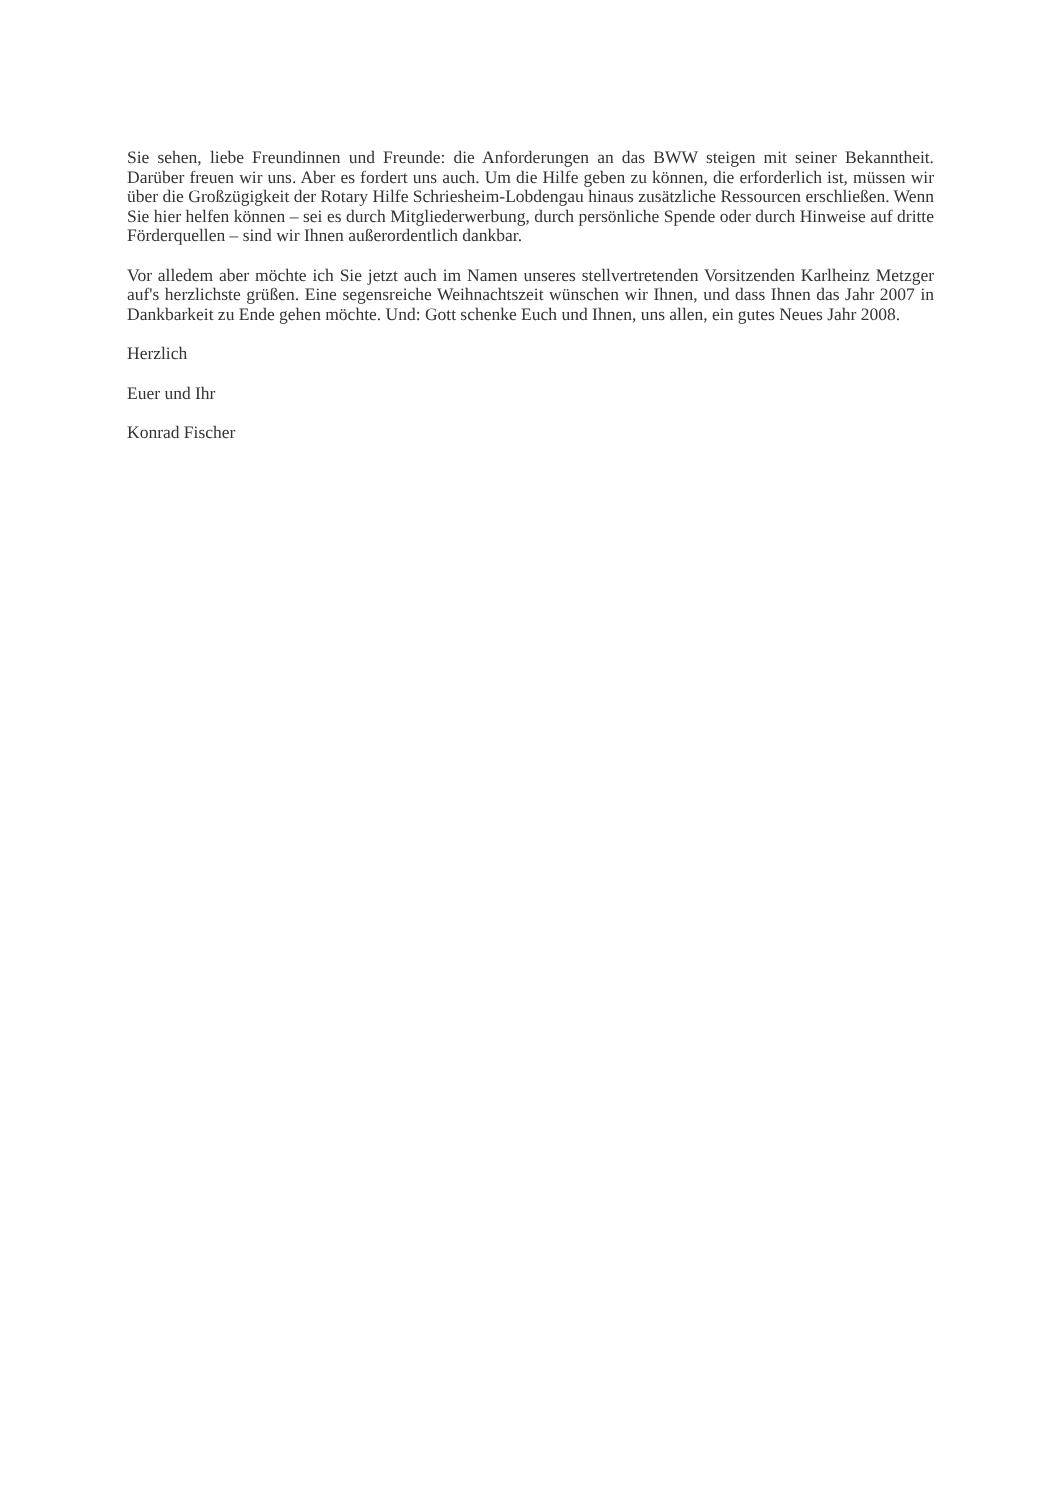Sie sehen, liebe Freundinnen und Freunde: die Anforderungen an das BWW steigen mit seiner Bekanntheit. Darüber freuen wir uns. Aber es fordert uns auch. Um die Hilfe geben zu können, die erforderlich ist, müssen wir über die Großzügigkeit der Rotary Hilfe Schriesheim-Lobdengau hinaus zusätzliche Ressourcen erschließen. Wenn Sie hier helfen können – sei es durch Mitgliederwerbung, durch persönliche Spende oder durch Hinweise auf dritte Förderquellen – sind wir Ihnen außerordentlich dankbar.
Vor alledem aber möchte ich Sie jetzt auch im Namen unseres stellvertretenden Vorsitzenden Karlheinz Metzger auf's herzlichste grüßen. Eine segensreiche Weihnachtszeit wünschen wir Ihnen, und dass Ihnen das Jahr 2007 in Dankbarkeit zu Ende gehen möchte. Und: Gott schenke Euch und Ihnen, uns allen, ein gutes Neues Jahr 2008.
Herzlich
Euer und Ihr
Konrad Fischer